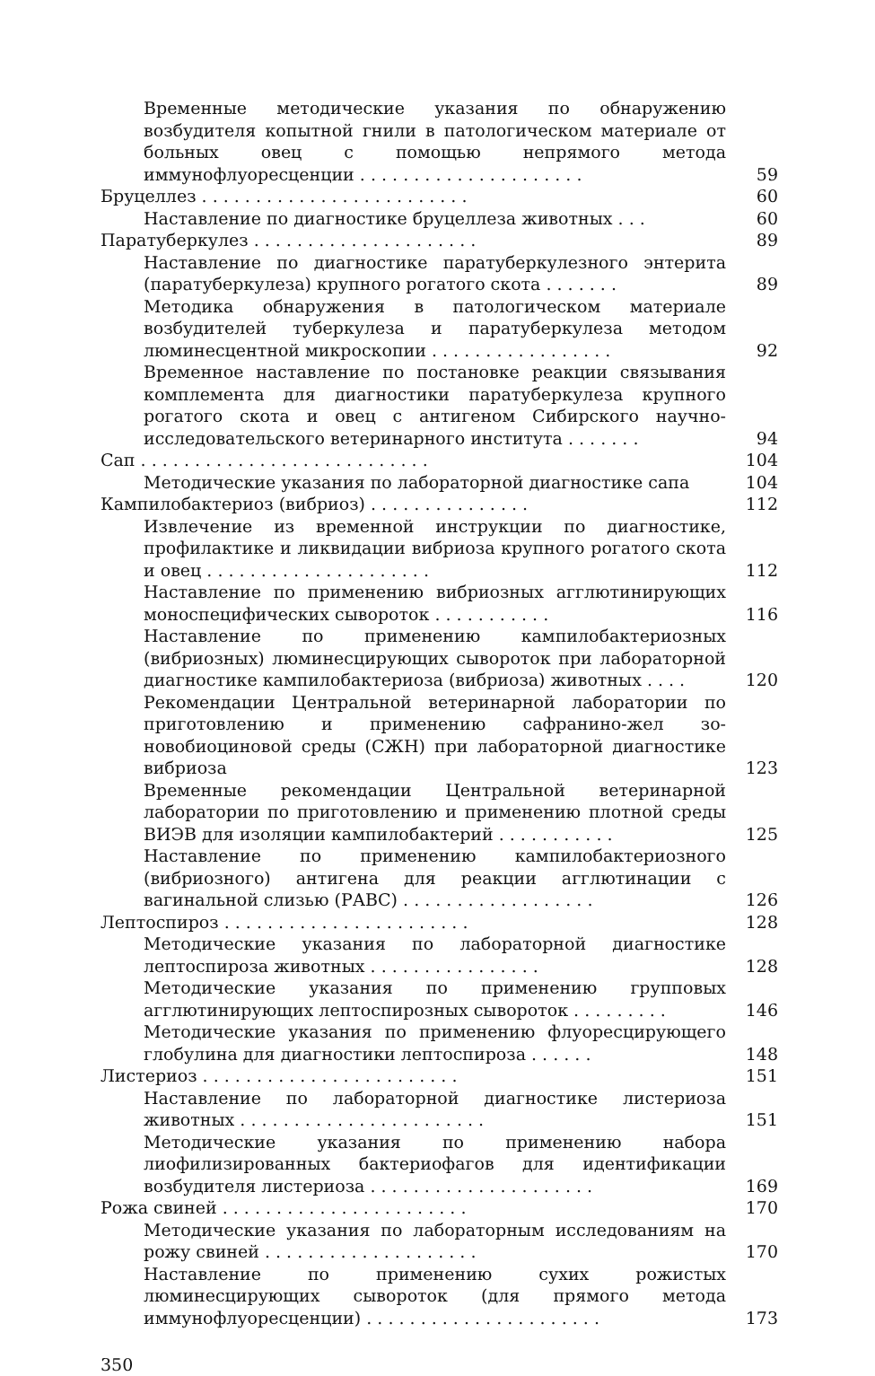Временные методические указания по обнаружению возбудителя копытной гнили в патологическом материале от больных овец с помощью непрямого метода иммунофлуоресценции . . . . . . . . . . . . . . . . . . . . .
59
Бруцеллез . . . . . . . . . . . . . . . . . . . . . . . . .
60
Наставление по диагностике бруцеллеза животных . . .
60
Паратуберкулез . . . . . . . . . . . . . . . . . . . . .
89
Наставление по диагностике паратуберкулезного энтерита (паратуберкулеза) крупного рогатого скота . . . . . . .
89
Методика обнаружения в патологическом материале возбудителей туберкулеза и паратуберкулеза методом люминесцентной микроскопии . . . . . . . . . . . . . . . . .
92
Временное наставление по постановке реакции связывания комплемента для диагностики паратуберкулеза крупного рогатого скота и овец с антигеном Сибирского научно-исследовательского ветеринарного института . . . . . . .
94
Сап . . . . . . . . . . . . . . . . . . . . . . . . . . .
104
Методические указания по лабораторной диагностике сапа
104
Кампилобактериоз (вибриоз) . . . . . . . . . . . . . . .
112
Извлечение из временной инструкции по диагностике, профилактике и ликвидации вибриоза крупного рогатого скота и овец . . . . . . . . . . . . . . . . . . . . .
112
Наставление по применению вибриозных агглютинирующих моноспецифических сывороток . . . . . . . . . . .
116
Наставление по применению кампилобактериозных (вибриозных) люминесцирующих сывороток при лабораторной диагностике кампилобактериоза (вибриоза) животных . . . .
120
Рекомендации Центральной ветеринарной лаборатории по приготовлению и применению сафранино-жел зо-новобиоциновой среды (СЖН) при лабораторной диагностике вибриоза
123
Временные рекомендации Центральной ветеринарной лаборатории по приготовлению и применению плотной среды ВИЭВ для изоляции кампилобактерий . . . . . . . . . . .
125
Наставление по применению кампилобактериозного (вибриозного) антигена для реакции агглютинации с вагинальной слизью (РАВС) . . . . . . . . . . . . . . . . . .
126
Лептоспироз . . . . . . . . . . . . . . . . . . . . . . .
128
Методические указания по лабораторной диагностике лептоспироза животных . . . . . . . . . . . . . . . .
128
Методические указания по применению групповых агглютинирующих лептоспирозных сывороток . . . . . . . . .
146
Методические указания по применению флуоресцирующего глобулина для диагностики лептоспироза . . . . . .
148
Листериоз . . . . . . . . . . . . . . . . . . . . . . . .
151
Наставление по лабораторной диагностике листериоза животных . . . . . . . . . . . . . . . . . . . . . . .
151
Методические указания по применению набора лиофилизированных бактериофагов для идентификации возбудителя листериоза . . . . . . . . . . . . . . . . . . . . .
169
Рожа свиней . . . . . . . . . . . . . . . . . . . . . . .
170
Методические указания по лабораторным исследованиям на рожу свиней . . . . . . . . . . . . . . . . . . . .
170
Наставление по применению сухих рожистых люминесцирующих сывороток (для прямого метода иммунофлуоресценции) . . . . . . . . . . . . . . . . . . . . . .
173
350